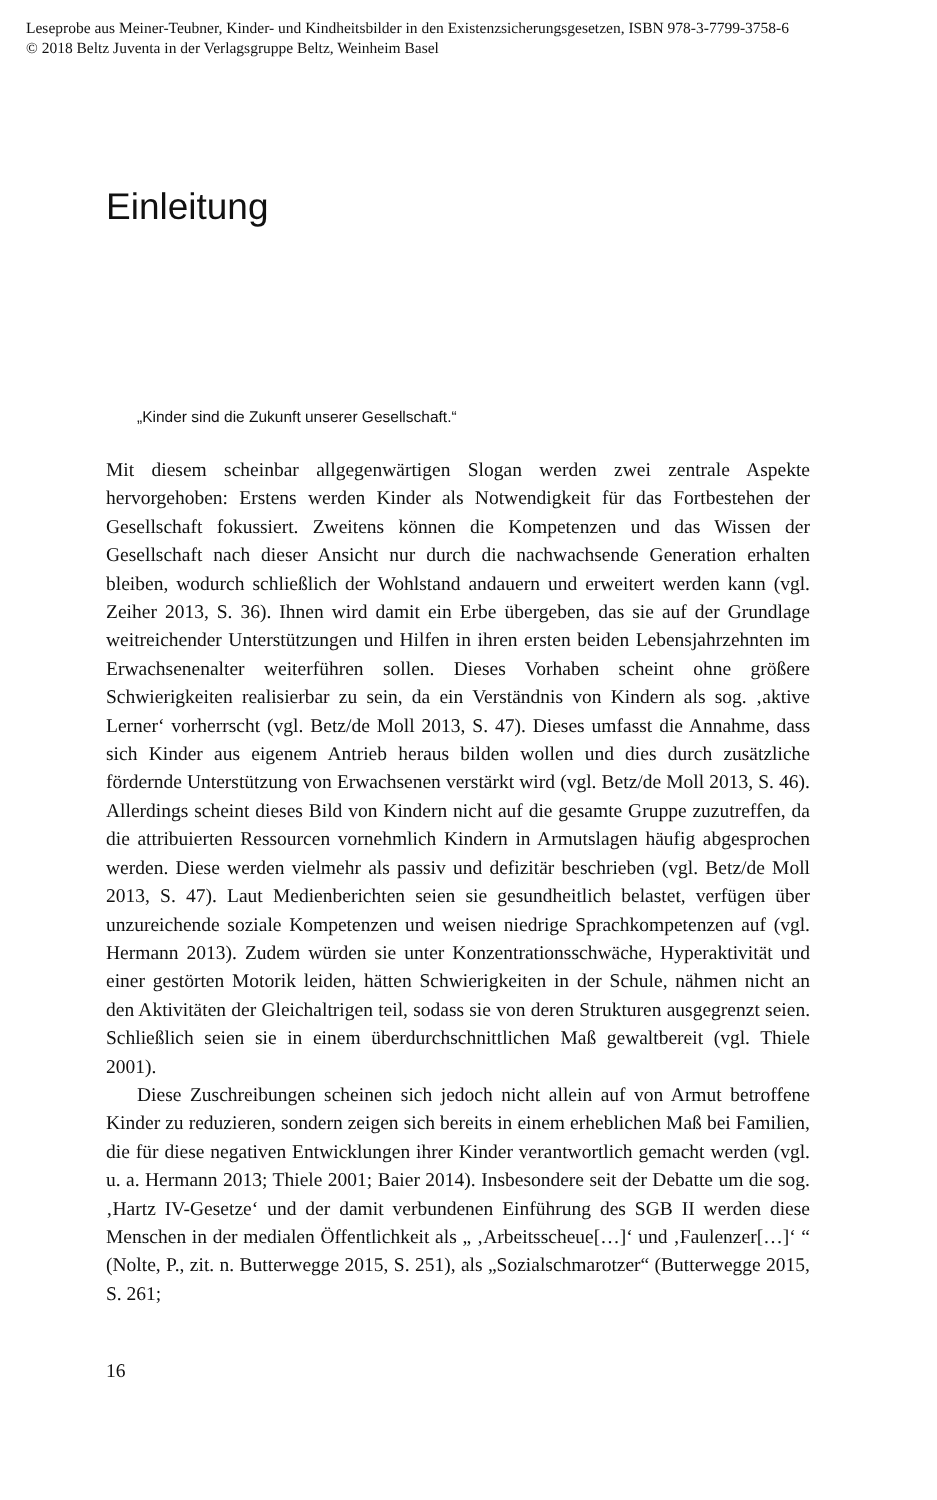Leseprobe aus Meiner-Teubner, Kinder- und Kindheitsbilder in den Existenzsicherungsgesetzen, ISBN 978-3-7799-3758-6
© 2018 Beltz Juventa in der Verlagsgruppe Beltz, Weinheim Basel
Einleitung
„Kinder sind die Zukunft unserer Gesellschaft.“
Mit diesem scheinbar allgegenwärtigen Slogan werden zwei zentrale Aspekte hervorgehoben: Erstens werden Kinder als Notwendigkeit für das Fortbestehen der Gesellschaft fokussiert. Zweitens können die Kompetenzen und das Wissen der Gesellschaft nach dieser Ansicht nur durch die nachwachsende Generation erhalten bleiben, wodurch schließlich der Wohlstand andauern und erweitert werden kann (vgl. Zeiher 2013, S. 36). Ihnen wird damit ein Erbe übergeben, das sie auf der Grundlage weitreichender Unterstützungen und Hilfen in ihren ersten beiden Lebensjahrzehnten im Erwachsenenalter weiterführen sollen. Dieses Vorhaben scheint ohne größere Schwierigkeiten realisierbar zu sein, da ein Verständnis von Kindern als sog. ‚aktive Lerner‘ vorherrscht (vgl. Betz/de Moll 2013, S. 47). Dieses umfasst die Annahme, dass sich Kinder aus eigenem Antrieb heraus bilden wollen und dies durch zusätzliche fördernde Unterstützung von Erwachsenen verstärkt wird (vgl. Betz/de Moll 2013, S. 46). Allerdings scheint dieses Bild von Kindern nicht auf die gesamte Gruppe zuzutreffen, da die attribuierten Ressourcen vornehmlich Kindern in Armutslagen häufig abgesprochen werden. Diese werden vielmehr als passiv und defizitär beschrieben (vgl. Betz/de Moll 2013, S. 47). Laut Medienberichten seien sie gesundheitlich belastet, verfügen über unzureichende soziale Kompetenzen und weisen niedrige Sprachkompetenzen auf (vgl. Hermann 2013). Zudem würden sie unter Konzentrationsschwäche, Hyperaktivität und einer gestörten Motorik leiden, hätten Schwierigkeiten in der Schule, nähmen nicht an den Aktivitäten der Gleichaltrigen teil, sodass sie von deren Strukturen ausgegrenzt seien. Schließlich seien sie in einem überdurchschnittlichen Maß gewaltbereit (vgl. Thiele 2001).
Diese Zuschreibungen scheinen sich jedoch nicht allein auf von Armut betroffene Kinder zu reduzieren, sondern zeigen sich bereits in einem erheblichen Maß bei Familien, die für diese negativen Entwicklungen ihrer Kinder verantwortlich gemacht werden (vgl. u. a. Hermann 2013; Thiele 2001; Baier 2014). Insbesondere seit der Debatte um die sog. ‚Hartz IV-Gesetze‘ und der damit verbundenen Einführung des SGB II werden diese Menschen in der medialen Öffentlichkeit als „ ‚Arbeitsscheue[…]‘ und ‚Faulenzer[…]‘ “ (Nolte, P., zit. n. Butterwegge 2015, S. 251), als „Sozialschmarotzer“ (Butterwegge 2015, S. 261;
16